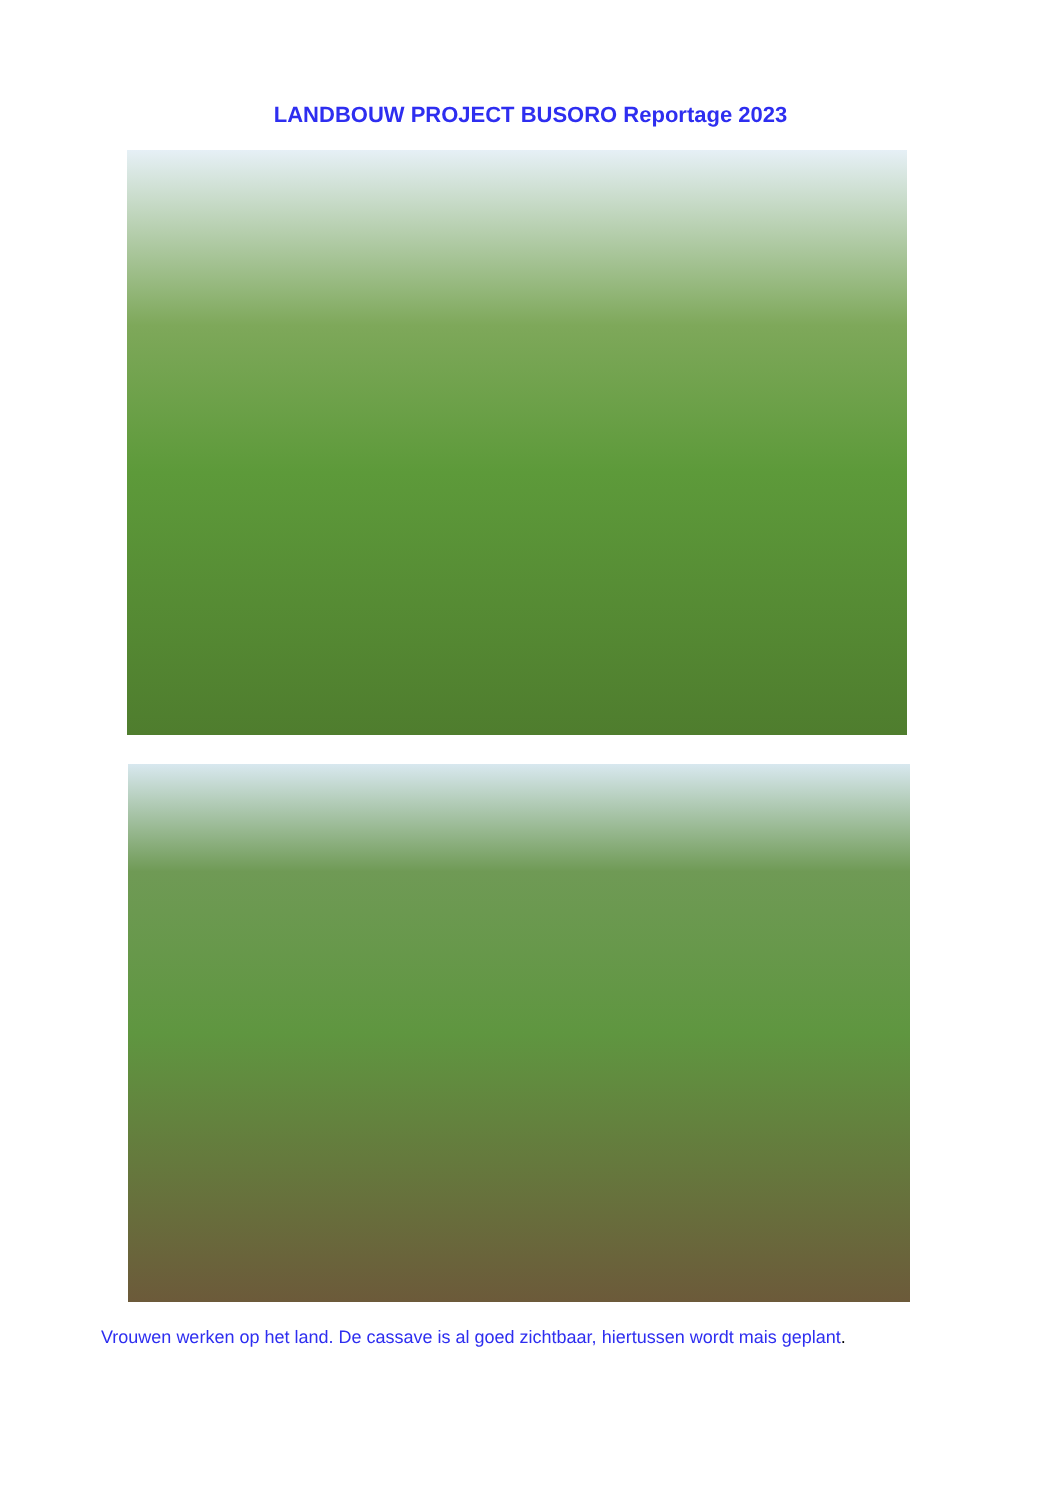LANDBOUW PROJECT BUSORO Reportage 2023
Vrouwen werken op het land. De cassave is al goed zichtbaar, hiertussen wordt mais geplant.